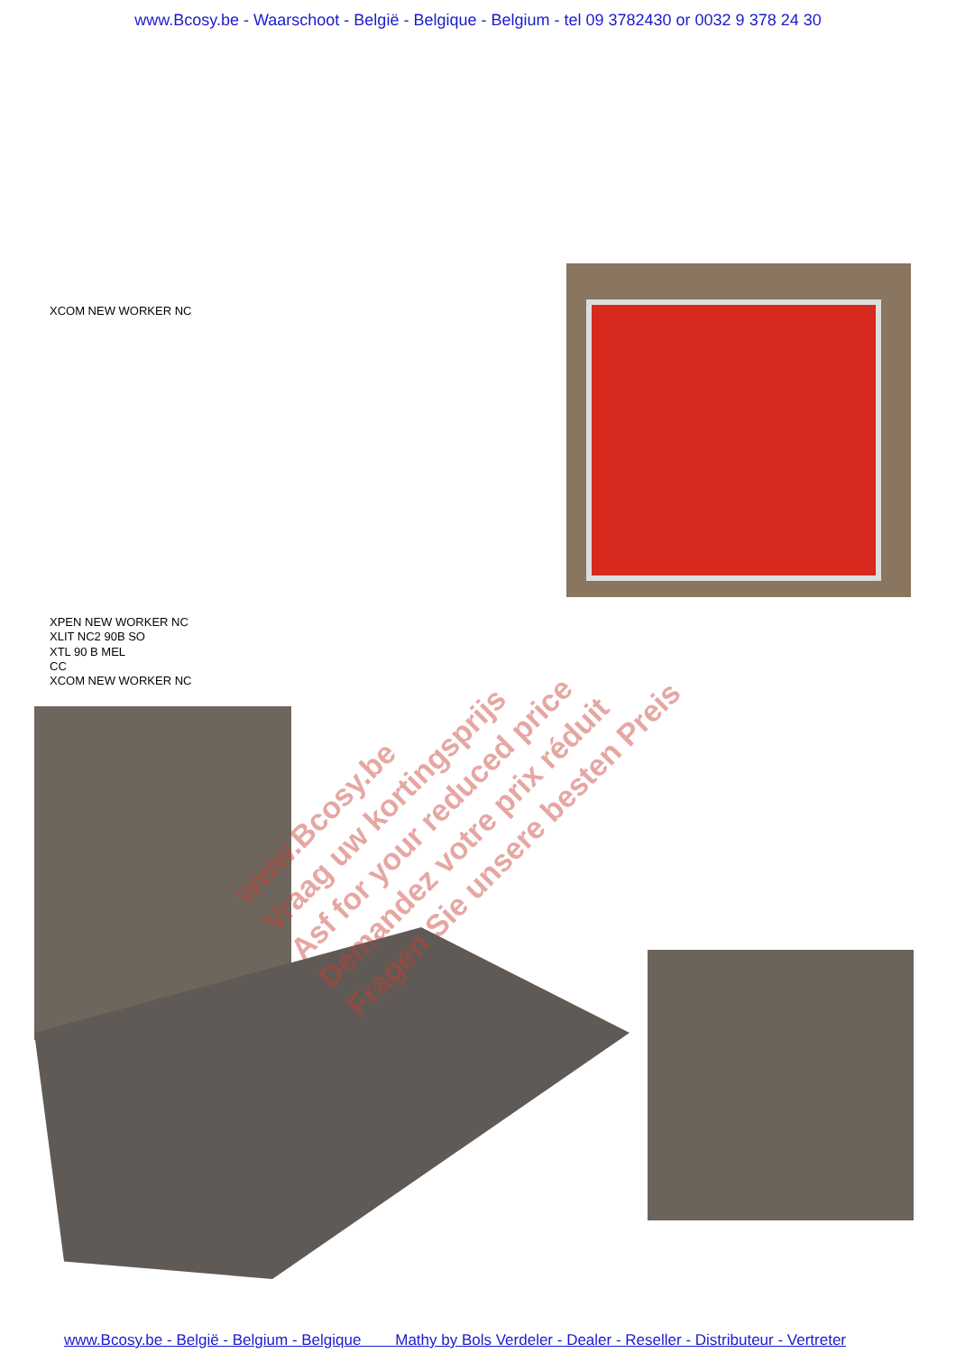www.Bcosy.be - Waarschoot - België - Belgique - Belgium - tel 09 3782430 or 0032 9 378 24 30
XCOM NEW WORKER NC
XPEN NEW WORKER NC
XLIT NC2 90B SO
XTL 90 B MEL
CC
XCOM NEW WORKER NC
www.Bcosy.be
Vraag uw kortingsprijs
Asf for your reduced price
Demandez votre prix réduit
Fragen Sie unsere besten Preis
www.Bcosy.be - België - Belgium - Belgique Mathy by Bols Verdeler - Dealer - Reseller - Distributeur - Vertreter